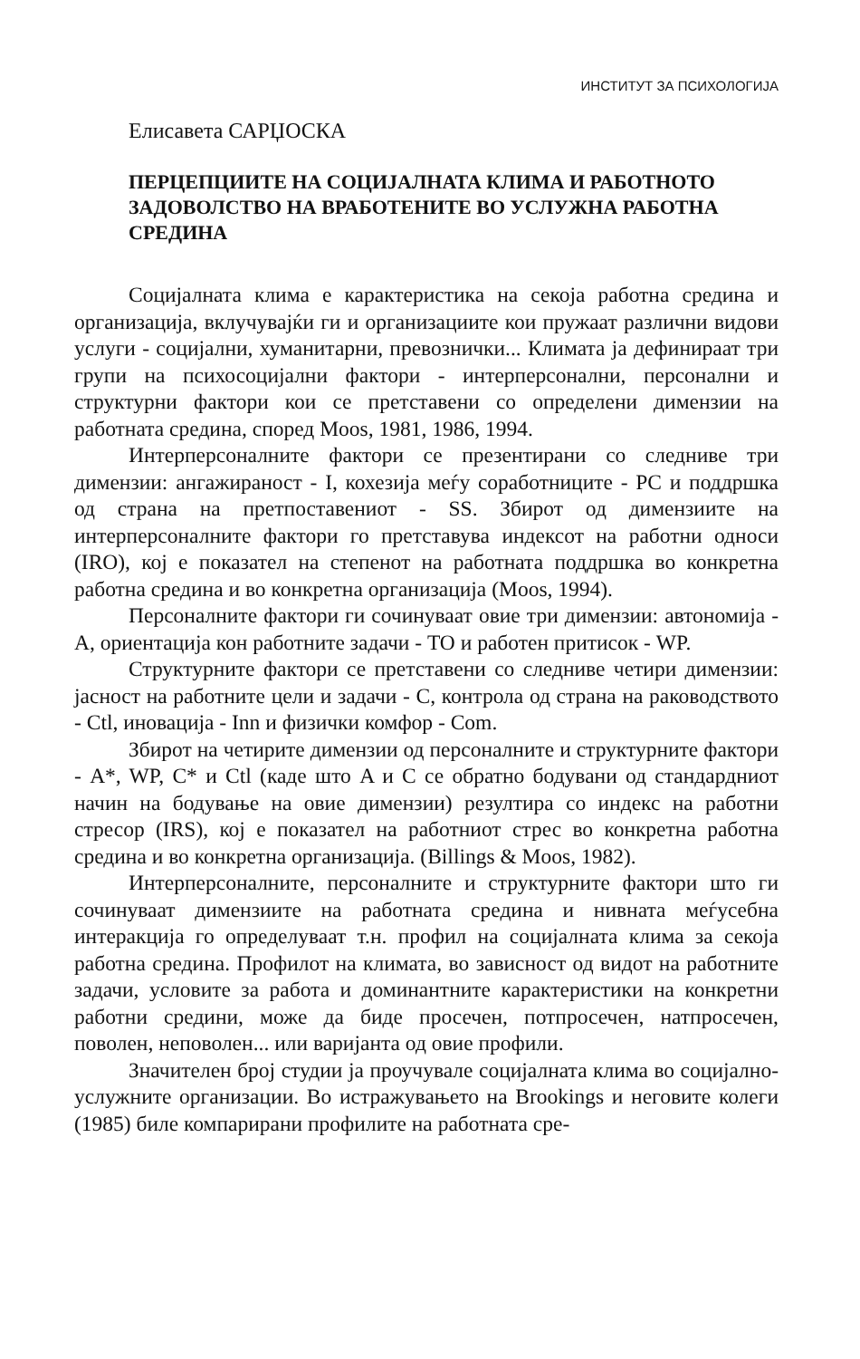ИНСТИТУТ ЗА ПСИХОЛОГИЈА
Елисавета САРЏОСКА
ПЕРЦЕПЦИИТЕ НА СОЦИЈАЛНАТА КЛИМА И РАБОТНОТО ЗАДОВОЛСТВО НА ВРАБОТЕНИТЕ ВО УСЛУЖНА РАБОТНА СРЕДИНА
Социјалната клима е карактеристика на секоја работна средина и организација, вклучувајќи ги и организациите кои пружаат различни видови услуги - социјални, хуманитарни, превознички... Климата ја дефинираат три групи на психосоцијални фактори - интерперсонални, персонални и структурни фактори кои се претставени со определени димензии на работната средина, според Moos, 1981, 1986, 1994.
Интерперсоналните фактори се презентирани со следниве три димензии: ангажираност - I, кохезија меѓу соработниците - PC и поддршка од страна на претпоставениот - SS. Збирот од димензиите на интерперсоналните фактори го претставува индексот на работни односи (IRO), кој е показател на степенот на работната поддршка во конкретна работна средина и во конкретна организација (Moos, 1994).
Персоналните фактори ги сочинуваат овие три димензии: автономија - A, ориентација кон работните задачи - TO и работен притисок - WP.
Структурните фактори се претставени со следниве четири димензии: јасност на работните цели и задачи - C, контрола од страна на раководството - Ctl, иновација - Inn и физички комфор - Com.
Збирот на четирите димензии од персоналните и структурните фактори - A*, WP, C* и Ctl (каде што A и C се обратно бодувани од стандардниот начин на бодување на овие димензии) резултира со индекс на работни стресор (IRS), кој е показател на работниот стрес во конкретна работна средина и во конкретна организација. (Billings & Moos, 1982).
Интерперсоналните, персоналните и структурните фактори што ги сочинуваат димензиите на работната средина и нивната меѓусебна интеракција го определуваат т.н. профил на социјалната клима за секоја работна средина. Профилот на климата, во зависност од видот на работните задачи, условите за работа и доминантните карактеристики на конкретни работни средини, може да биде просечен, потпросечен, натпросечен, поволен, неповолен... или варијанта од овие профили.
Значителен број студии ја проучувале социјалната клима во социјално-услужните организации. Во истражувањето на Brookings и неговите колеги (1985) биле компарирани профилите на работната сре-